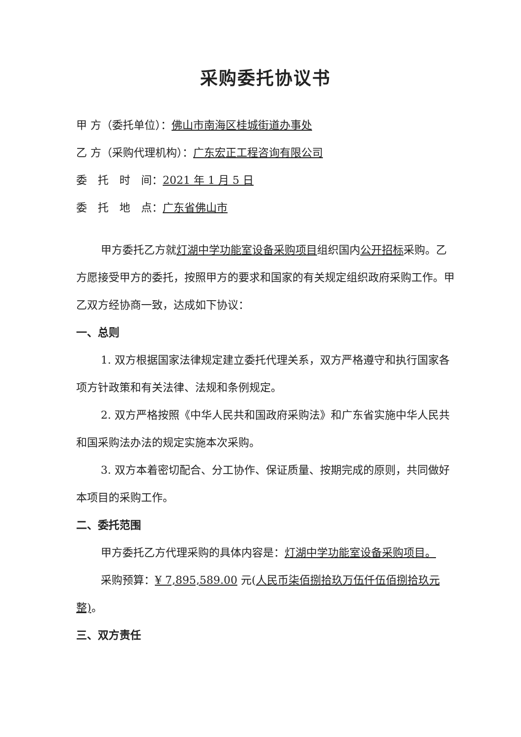采购委托协议书
甲 方（委托单位）：佛山市南海区桂城街道办事处
乙 方（采购代理机构）：广东宏正工程咨询有限公司
委　托　时　间：2021 年 1 月 5 日
委　托　地　点：广东省佛山市
甲方委托乙方就灯湖中学功能室设备采购项目组织国内公开招标采购。乙方愿接受甲方的委托，按照甲方的要求和国家的有关规定组织政府采购工作。甲乙双方经协商一致，达成如下协议：
一、总则
1. 双方根据国家法律规定建立委托代理关系，双方严格遵守和执行国家各项方针政策和有关法律、法规和条例规定。
2. 双方严格按照《中华人民共和国政府采购法》和广东省实施中华人民共和国采购法办法的规定实施本次采购。
3. 双方本着密切配合、分工协作、保证质量、按期完成的原则，共同做好本项目的采购工作。
二、委托范围
甲方委托乙方代理采购的具体内容是：灯湖中学功能室设备采购项目。
采购预算：¥ 7,895,589.00 元(人民币柒佰捌拾玖万伍仟伍佰捌拾玖元整)。
三、双方责任